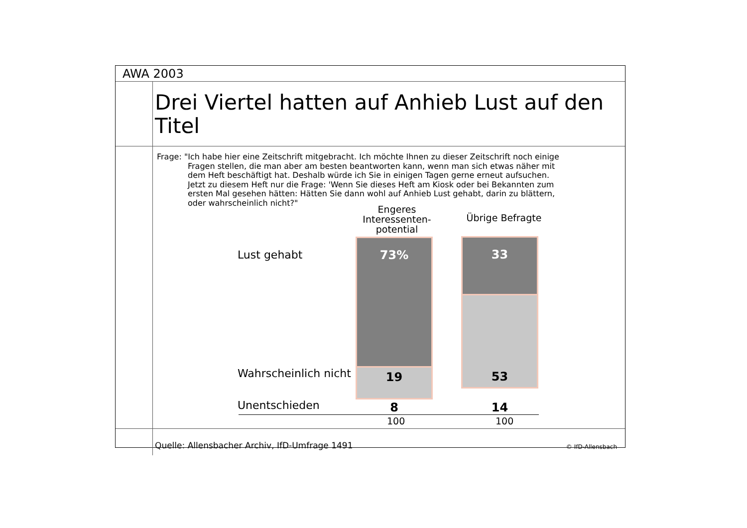AWA 2003
Drei Viertel hatten auf Anhieb Lust auf den Titel
Frage: "Ich habe hier eine Zeitschrift mitgebracht. Ich möchte Ihnen zu dieser Zeitschrift noch einige
Fragen stellen, die man aber am besten beantworten kann, wenn man sich etwas näher mit dem Heft beschäftigt hat. Deshalb würde ich Sie in einigen Tagen gerne erneut aufsuchen. Jetzt zu diesem Heft nur die Frage: 'Wenn Sie dieses Heft am Kiosk oder bei Bekannten zum ersten Mal gesehen hätten: Hätten Sie dann wohl auf Anhieb Lust gehabt, darin zu blättern, oder wahrscheinlich nicht?"
Engeres Interessenten-potential
Übrige Befragte
Lust gehabt
Wahrscheinlich nicht
Unentschieden
73%
19
33
53
8 14
100 100
Quelle: Allensbacher Archiv, IfD-Umfrage 1491 © IfD-Allensbach